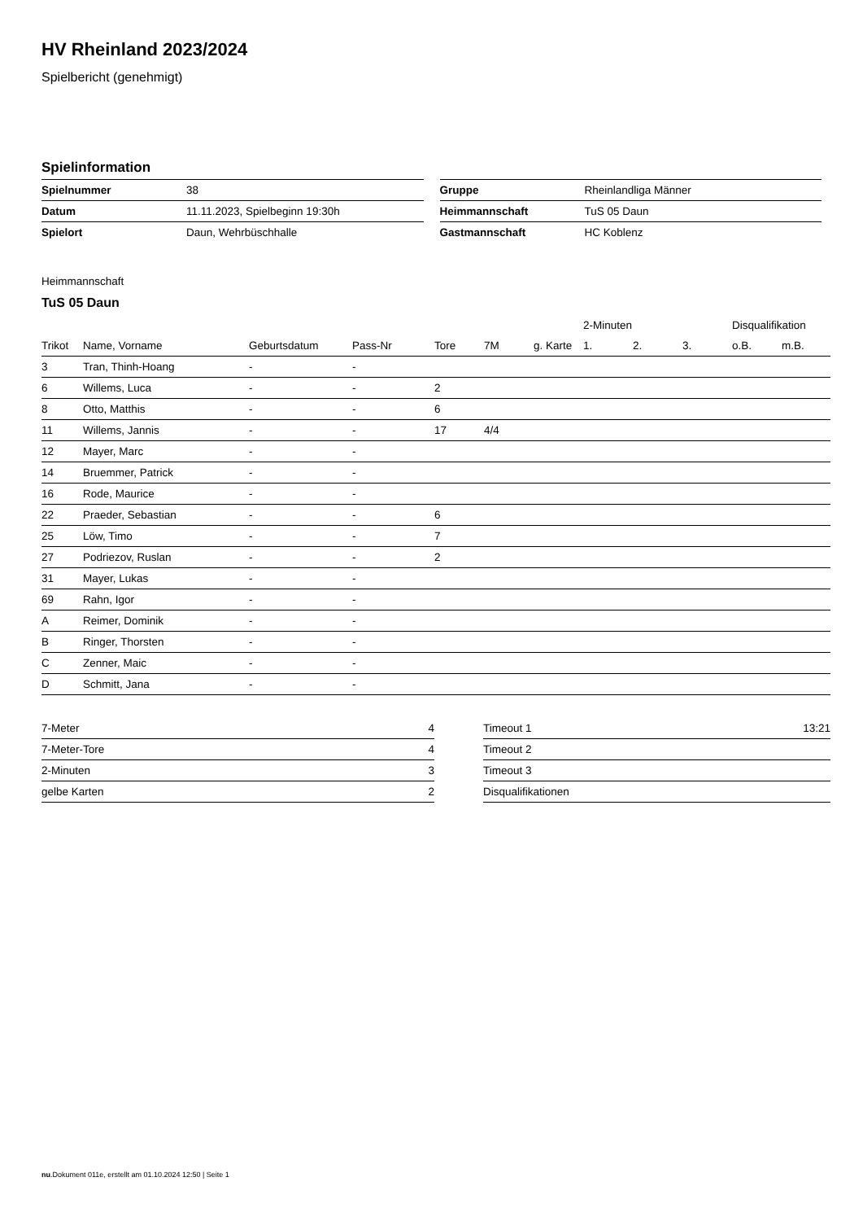HV Rheinland 2023/2024
Spielbericht (genehmigt)
Spielinformation
| Spielnummer | 38 |
| Datum | 11.11.2023, Spielbeginn 19:30h |
| Spielort | Daun, Wehrbüschhalle |
| Gruppe | Rheinlandliga Männer |
| Heimmannschaft | TuS 05 Daun |
| Gastmannschaft | HC Koblenz |
Heimmannschaft
TuS 05 Daun
| | | | | | | | 2-Minuten | | | Disqualifikation | |
| --- | --- | --- | --- | --- | --- | --- | --- | --- | --- | --- | --- |
| Trikot | Name, Vorname | Geburtsdatum | Pass-Nr | Tore | 7M | g. Karte | 1. | 2. | 3. | o.B. | m.B. |
| 3 | Tran, Thinh-Hoang | - | - | | | | | | | | |
| 6 | Willems, Luca | - | - | 2 | | | | | | | |
| 8 | Otto, Matthis | - | - | 6 | | | | | | | |
| 11 | Willems, Jannis | - | - | 17 | 4/4 | | | | | | |
| 12 | Mayer, Marc | - | - | | | | | | | | |
| 14 | Bruemmer, Patrick | - | - | | | | | | | | |
| 16 | Rode, Maurice | - | - | | | | | | | | |
| 22 | Praeder, Sebastian | - | - | 6 | | | | | | | |
| 25 | Löw, Timo | - | - | 7 | | | | | | | |
| 27 | Podriezov, Ruslan | - | - | 2 | | | | | | | |
| 31 | Mayer, Lukas | - | - | | | | | | | | |
| 69 | Rahn, Igor | - | - | | | | | | | | |
| A | Reimer, Dominik | - | - | | | | | | | | |
| B | Ringer, Thorsten | - | - | | | | | | | | |
| C | Zenner, Maic | - | - | | | | | | | | |
| D | Schmitt, Jana | - | - | | | | | | | | |
| 7-Meter | 4 |
| 7-Meter-Tore | 4 |
| 2-Minuten | 3 |
| gelbe Karten | 2 |
| Timeout 1 | 13:21 |
| Timeout 2 | |
| Timeout 3 | |
| Disqualifikationen | |
nu.Dokument 011e, erstellt am 01.10.2024 12:50 | Seite 1